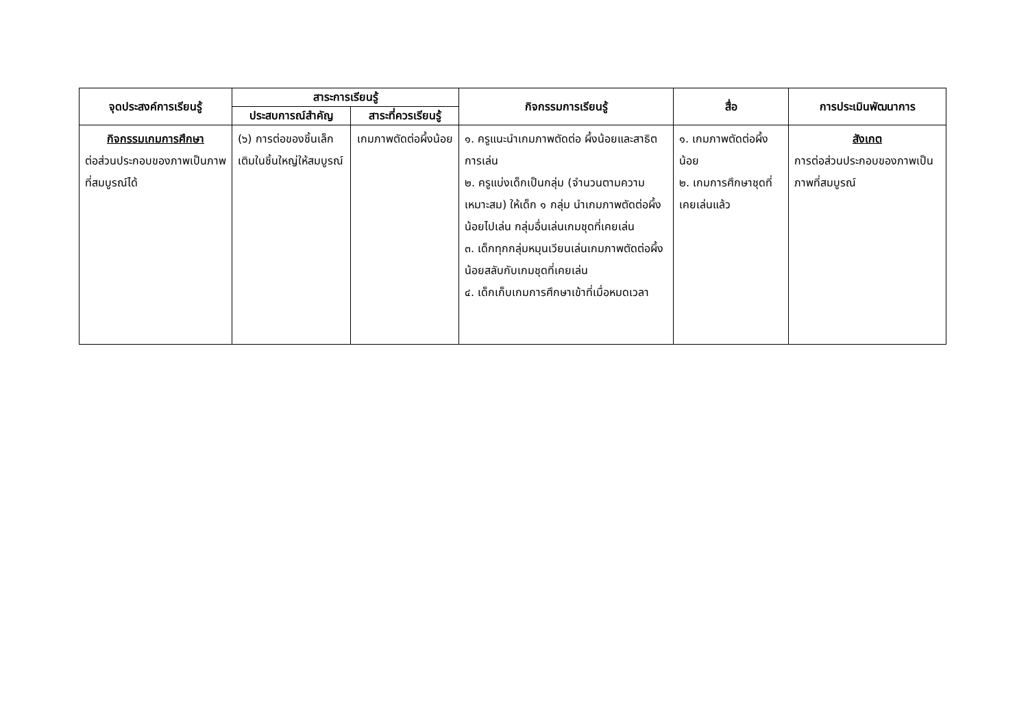| จุดประสงค์การเรียนรู้ | สาระการเรียนรู้ | | กิจกรรมการเรียนรู้ | สื่อ | การประเมินพัฒนาการ |
| --- | --- | --- | --- | --- | --- |
| | ประสบการณ์สำคัญ | สาระที่ควรเรียนรู้ | | | |
| กิจกรรมเกมการศึกษา ต่อส่วนประกอบของภาพเป็นภาพที่สมบูรณ์ได้ | (๖) การต่อของชิ้นเล็กเติมในชิ้นใหญ่ให้สมบูรณ์ | เกมภาพตัดต่อผึ้งน้อย | ๑. ครูแนะนำเกมภาพตัดต่อ ผึ้งน้อยและสาธิตการเล่น ๒. ครูแบ่งเด็กเป็นกลุ่ม (จำนวนตามความเหมาะสม) ให้เด็ก ๑ กลุ่ม นำเกมภาพตัดต่อผึ้งน้อยไปเล่น กลุ่มอื่นเล่นเกมชุดที่เคยเล่น ๓. เด็กทุกกลุ่มหมุนเวียนเล่นเกมภาพตัดต่อผึ้งน้อยสลับกับเกมชุดที่เคยเล่น ๔. เด็กเก็บเกมการศึกษาเข้าที่เมื่อหมดเวลา | ๑. เกมภาพตัดต่อผึ้งน้อย ๒. เกมการศึกษาชุดที่เคยเล่นแล้ว | สังเกต การต่อส่วนประกอบของภาพเป็นภาพที่สมบูรณ์ |